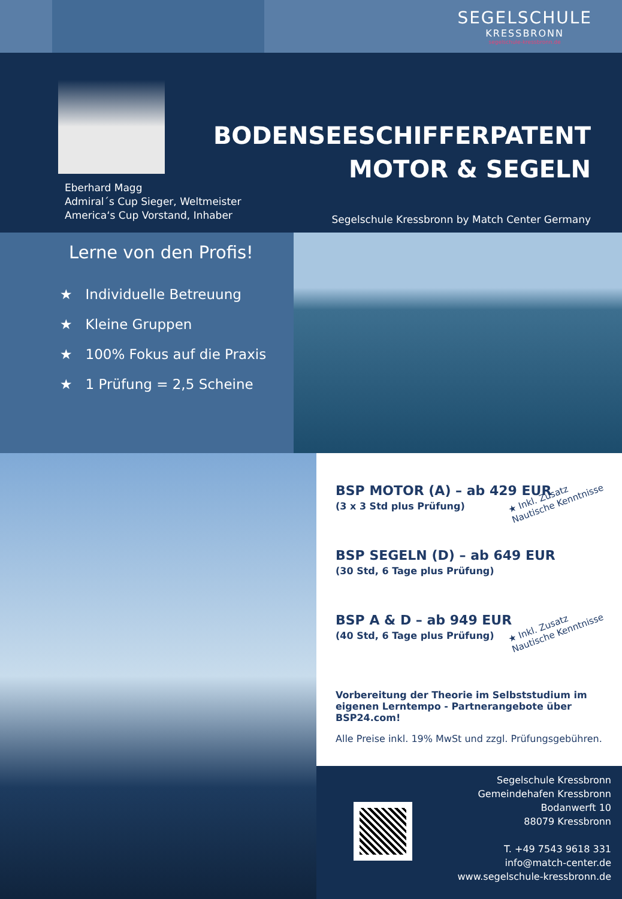Eberhard Magg
Admiral´s Cup Sieger, Weltmeister
America‘s Cup Vorstand, Inhaber
SEGELSCHULE
KRESSBRONN
segelschule-kressbronn.de
BODENSEESCHIFFERPATENT
MOTOR & SEGELN
Segelschule Kressbronn by Match Center Germany
Lerne von den Profis!
★ Individuelle Betreuung
★ Kleine Gruppen
★ 100% Fokus auf die Praxis
★ 1 Prüfung = 2,5 Scheine
BSP MOTOR (A) – ab 429 EUR
(3 x 3 Std plus Prüfung)
★ Inkl. Zusatz
Nautische Kenntnisse
BSP SEGELN (D) – ab 649 EUR
(30 Std, 6 Tage plus Prüfung)
BSP A & D – ab 949 EUR
(40 Std, 6 Tage plus Prüfung)
★ Inkl. Zusatz
Nautische Kenntnisse
Vorbereitung der Theorie im Selbststudium im eigenen Lerntempo - Partnerangebote über BSP24.com!
Alle Preise inkl. 19% MwSt und zzgl. Prüfungsgebühren.
Segelschule Kressbronn
Gemeindehafen Kressbronn
Bodanwerft 10
88079 Kressbronn
T. +49 7543 9618 331
info@match-center.de
www.segelschule-kressbronn.de